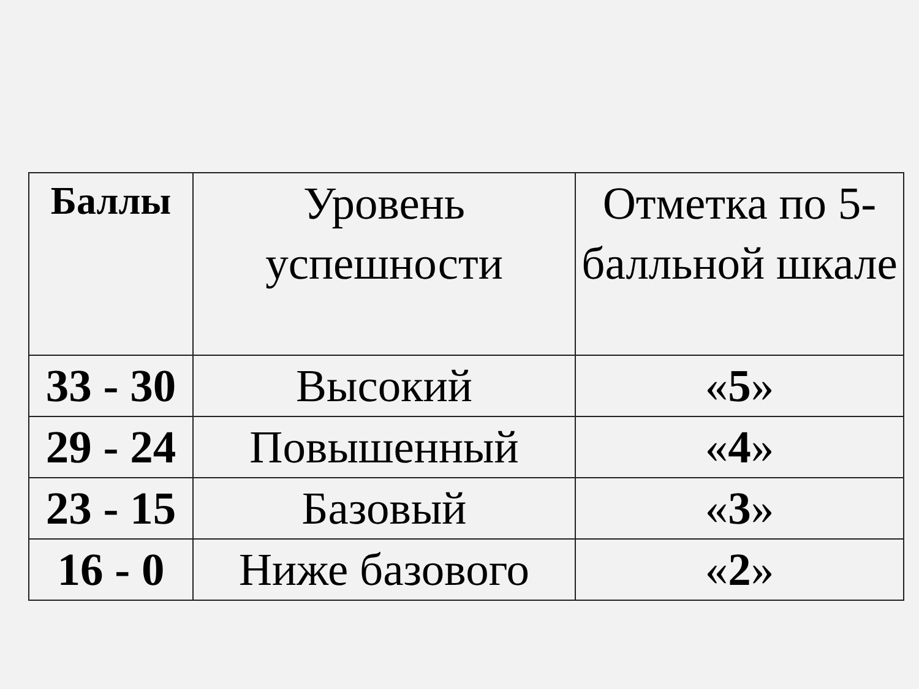| Баллы | Уровень успешности | Отметка по 5-балльной шкале |
| --- | --- | --- |
| 33 - 30 | Высокий | « 5 » |
| 29 - 24 | Повышенный | « 4 » |
| 23 - 15 | Базовый | « 3 » |
| 16 - 0 | Ниже базового | « 2 » |